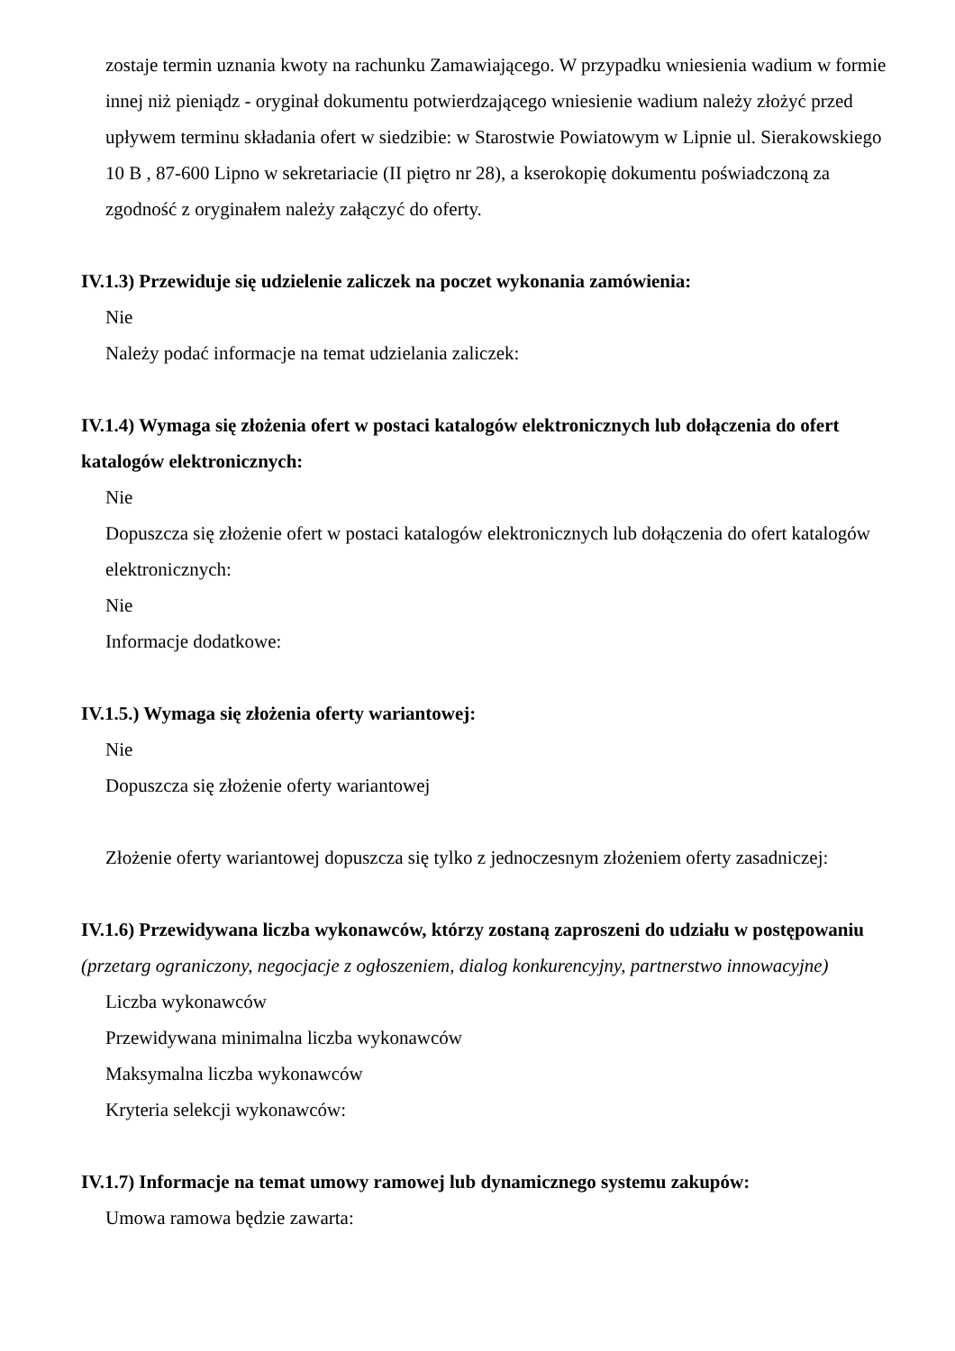zostaje termin uznania kwoty na rachunku Zamawiającego. W przypadku wniesienia wadium w formie innej niż pieniądz - oryginał dokumentu potwierdzającego wniesienie wadium należy złożyć przed upływem terminu składania ofert w siedzibie: w Starostwie Powiatowym w Lipnie ul. Sierakowskiego 10 B , 87-600 Lipno w sekretariacie (II piętro nr 28), a kserokopię dokumentu poświadczoną za zgodność z oryginałem należy załączyć do oferty.
IV.1.3) Przewiduje się udzielenie zaliczek na poczet wykonania zamówienia:
Nie
Należy podać informacje na temat udzielania zaliczek:
IV.1.4) Wymaga się złożenia ofert w postaci katalogów elektronicznych lub dołączenia do ofert katalogów elektronicznych:
Nie
Dopuszcza się złożenie ofert w postaci katalogów elektronicznych lub dołączenia do ofert katalogów elektronicznych:
Nie
Informacje dodatkowe:
IV.1.5.) Wymaga się złożenia oferty wariantowej:
Nie
Dopuszcza się złożenie oferty wariantowej
Złożenie oferty wariantowej dopuszcza się tylko z jednoczesnym złożeniem oferty zasadniczej:
IV.1.6) Przewidywana liczba wykonawców, którzy zostaną zaproszeni do udziału w postępowaniu
(przetarg ograniczony, negocjacje z ogłoszeniem, dialog konkurencyjny, partnerstwo innowacyjne)
Liczba wykonawców
Przewidywana minimalna liczba wykonawców
Maksymalna liczba wykonawców
Kryteria selekcji wykonawców:
IV.1.7) Informacje na temat umowy ramowej lub dynamicznego systemu zakupów:
Umowa ramowa będzie zawarta: